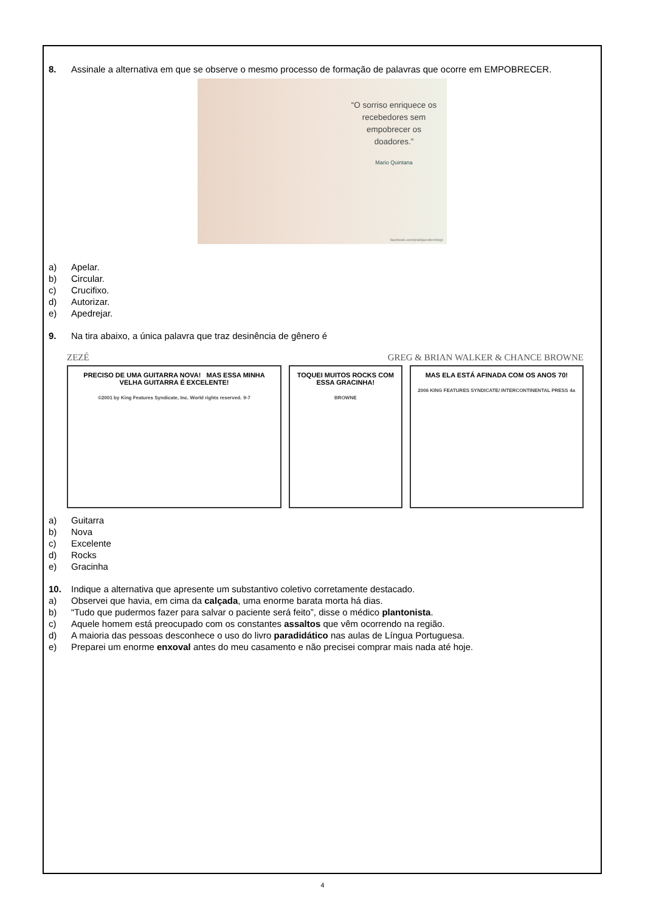8. Assinale a alternativa em que se observe o mesmo processo de formação de palavras que ocorre em EMPOBRECER.
“O sorriso enriquece os recebedores sem empobrecer os doadores.”
Mario Quintana
facebook.com/pratiqueobemhoje
a) Apelar.
b) Circular.
c) Crucifixo.
d) Autorizar.
e) Apedrejar.
9. Na tira abaixo, a única palavra que traz desinência de gênero é
ZEZÉ GREG & BRIAN WALKER & CHANCE BROWNE
PRECISO DE UMA GUITARRA NOVA! MAS ESSA MINHA VELHA GUITARRA É EXCELENTE!
©2001 by King Features Syndicate, Inc. World rights reserved. 9-7
TOQUEI MUITOS ROCKS COM ESSA GRACINHA!
BROWNE
MAS ELA ESTÁ AFINADA COM OS ANOS 70!
2006 KING FEATURES SYNDICATE/ INTERCONTINENTAL PRESS 4a
a) Guitarra
b) Nova
c) Excelente
d) Rocks
e) Gracinha
10. Indique a alternativa que apresente um substantivo coletivo corretamente destacado.
a) Observei que havia, em cima da calçada, uma enorme barata morta há dias.
b) “Tudo que pudermos fazer para salvar o paciente será feito”, disse o médico plantonista.
c) Aquele homem está preocupado com os constantes assaltos que vêm ocorrendo na região.
d) A maioria das pessoas desconhece o uso do livro paradidático nas aulas de Língua Portuguesa.
e) Preparei um enorme enxoval antes do meu casamento e não precisei comprar mais nada até hoje.
4